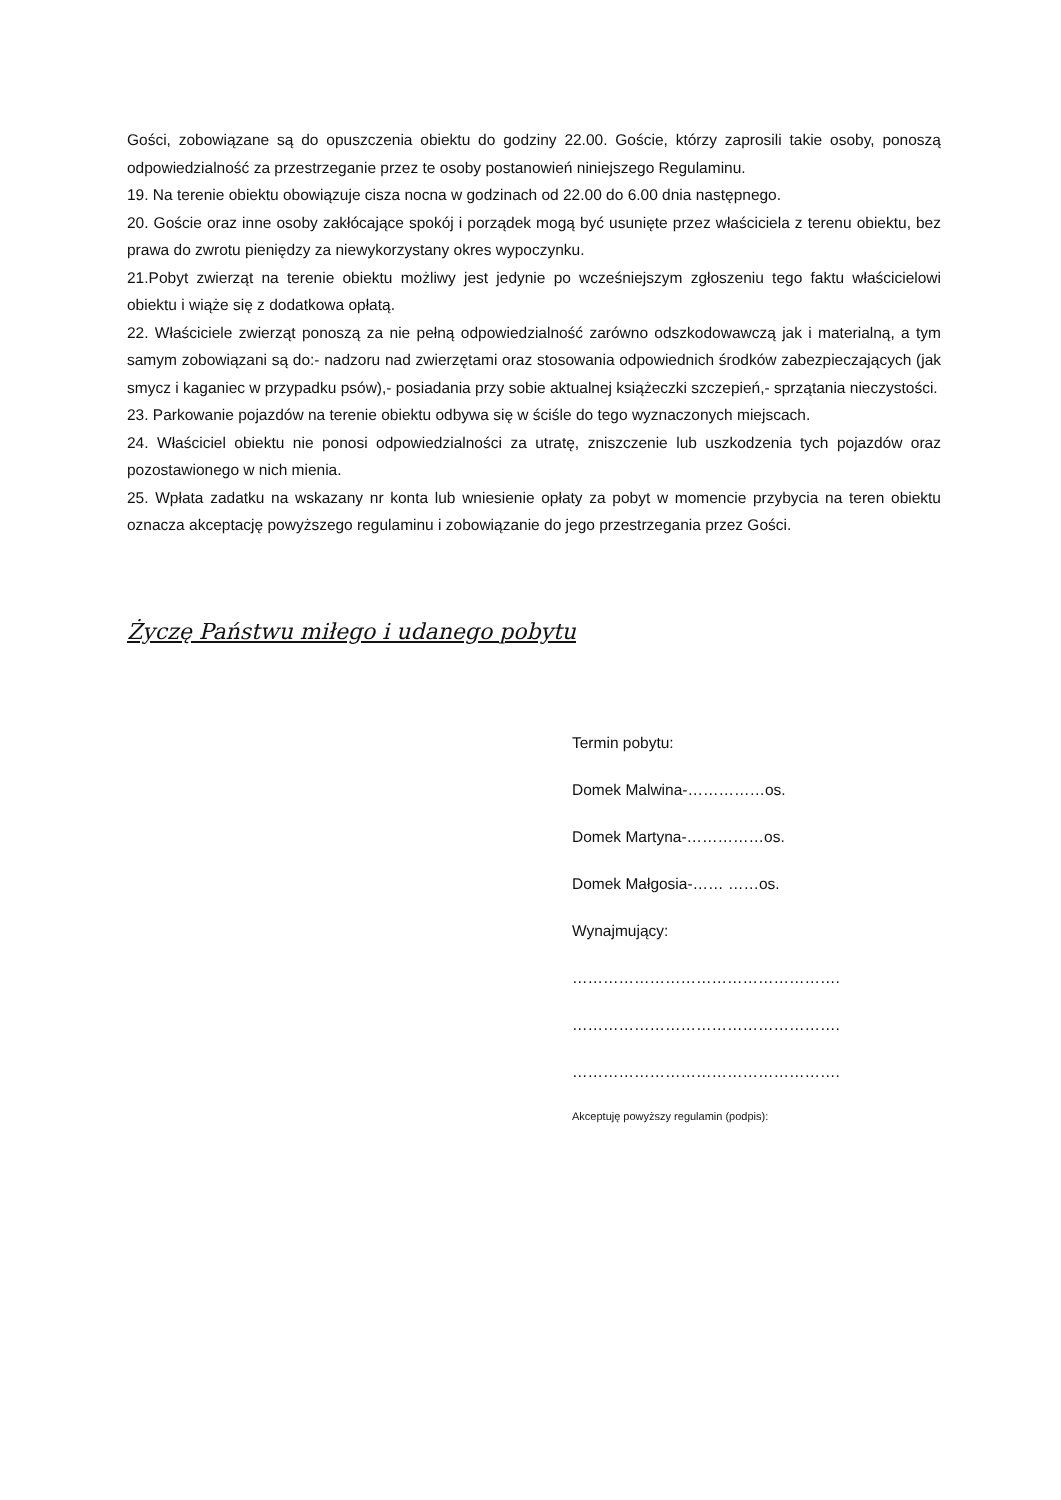Gości, zobowiązane są do opuszczenia obiektu do godziny 22.00. Goście, którzy zaprosili takie osoby, ponoszą odpowiedzialność za przestrzeganie przez te osoby postanowień niniejszego Regulaminu.
19. Na terenie obiektu obowiązuje cisza nocna w godzinach od 22.00 do 6.00 dnia następnego.
20. Goście oraz inne osoby zakłócające spokój i porządek mogą być usunięte przez właściciela z terenu obiektu, bez prawa do zwrotu pieniędzy za niewykorzystany okres wypoczynku.
21.Pobyt zwierząt na terenie obiektu możliwy jest jedynie po wcześniejszym zgłoszeniu tego faktu właścicielowi obiektu i wiąże się z dodatkowa opłatą.
22. Właściciele zwierząt ponoszą za nie pełną odpowiedzialność zarówno odszkodowawczą jak i materialną, a tym samym zobowiązani są do:- nadzoru nad zwierzętami oraz stosowania odpowiednich środków zabezpieczających (jak smycz i kaganiec w przypadku psów),- posiadania przy sobie aktualnej książeczki szczepień,- sprzątania nieczystości.
23. Parkowanie pojazdów na terenie obiektu odbywa się w ściśle do tego wyznaczonych miejscach.
24. Właściciel obiektu nie ponosi odpowiedzialności za utratę, zniszczenie lub uszkodzenia tych pojazdów oraz pozostawionego w nich mienia.
25. Wpłata zadatku na wskazany nr konta lub wniesienie opłaty za pobyt w momencie przybycia na teren obiektu oznacza akceptację powyższego regulaminu i zobowiązanie do jego przestrzegania przez Gości.
Życzę Państwu miłego i udanego pobytu
Termin pobytu:
Domek Malwina-……………os.
Domek Martyna-……………os.
Domek Małgosia-…… ……os.
Wynajmujący:
…………………………………………….
…………………………………………….
…………………………………………….
Akceptuję powyższy regulamin (podpis):